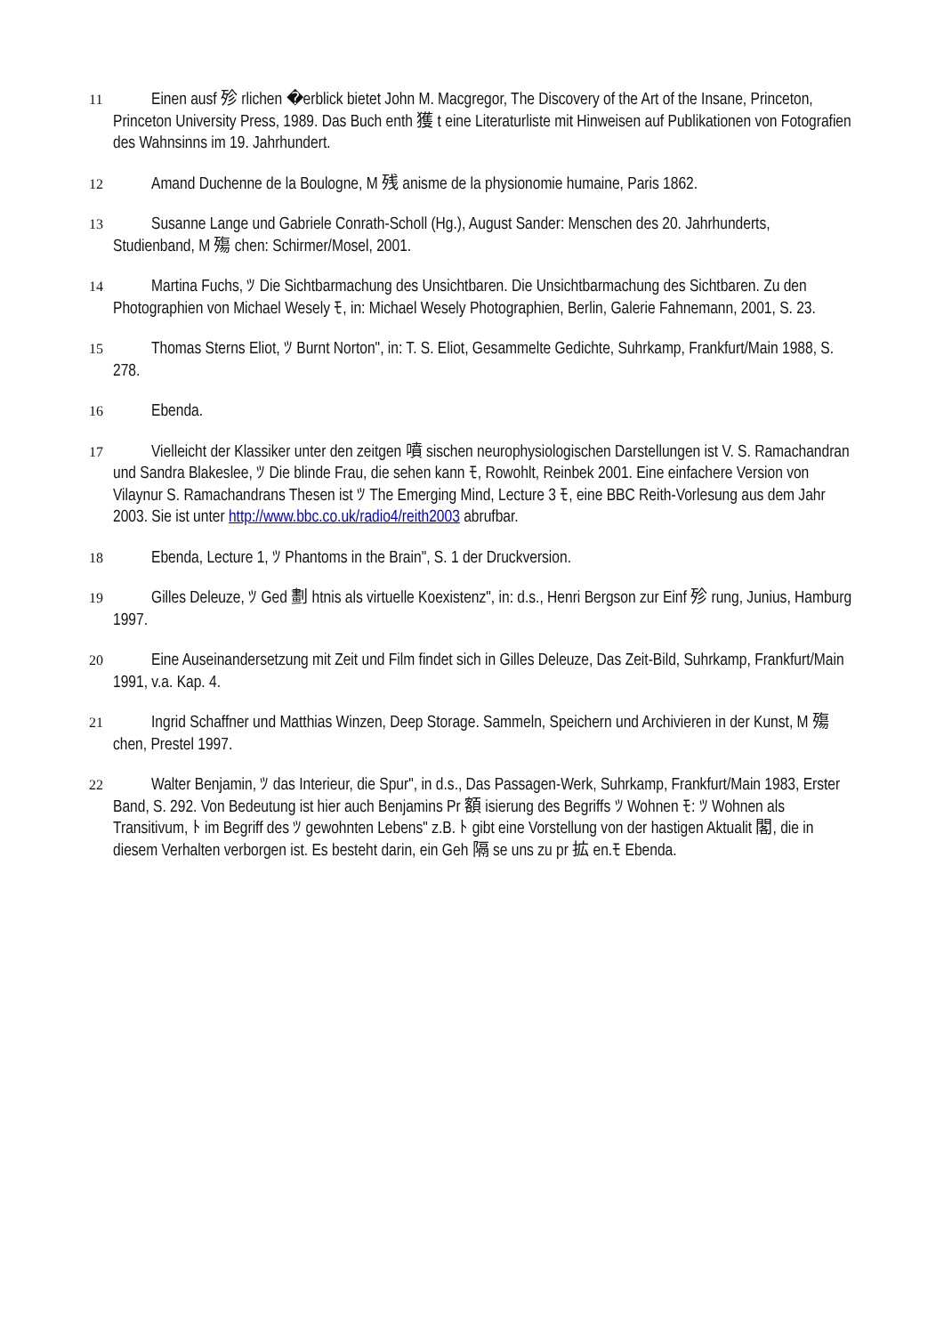11 Einen ausf 殄 rlichen �erblick bietet John M. Macgregor, The Discovery of the Art of the Insane, Princeton, Princeton University Press, 1989. Das Buch enth 獲 t eine Literaturliste mit Hinweisen auf Publikationen von Fotografien des Wahnsinns im 19. Jahrhundert.
12 Amand Duchenne de la Boulogne, M 残 anisme de la physionomie humaine, Paris 1862.
13 Susanne Lange und Gabriele Conrath-Scholl (Hg.), August Sander: Menschen des 20. Jahrhunderts, Studienband, M 殤 chen: Schirmer/Mosel, 2001.
14 Martina Fuchs, ﾂ Die Sichtbarmachung des Unsichtbaren. Die Unsichtbarmachung des Sichtbaren. Zu den Photographien von Michael Wesely ﾓ, in: Michael Wesely Photographien, Berlin, Galerie Fahnemann, 2001, S. 23.
15 Thomas Sterns Eliot, ﾂ Burnt Norton", in: T. S. Eliot, Gesammelte Gedichte, Suhrkamp, Frankfurt/Main 1988, S. 278.
16 Ebenda.
17 Vielleicht der Klassiker unter den zeitgen 噴 sischen neurophysiologischen Darstellungen ist V. S. Ramachandran und Sandra Blakeslee, ﾂ Die blinde Frau, die sehen kann ﾓ, Rowohlt, Reinbek 2001. Eine einfachere Version von Vilaynur S. Ramachandrans Thesen ist ﾂ The Emerging Mind, Lecture 3 ﾓ, eine BBC Reith-Vorlesung aus dem Jahr 2003. Sie ist unter http://www.bbc.co.uk/radio4/reith2003 abrufbar.
18 Ebenda, Lecture 1, ﾂ Phantoms in the Brain", S. 1 der Druckversion.
19 Gilles Deleuze, ﾂ Ged 劃 htnis als virtuelle Koexistenz", in: d.s., Henri Bergson zur Einf 殄 rung, Junius, Hamburg 1997.
20 Eine Auseinandersetzung mit Zeit und Film findet sich in Gilles Deleuze, Das Zeit-Bild, Suhrkamp, Frankfurt/Main 1991, v.a. Kap. 4.
21 Ingrid Schaffner und Matthias Winzen, Deep Storage. Sammeln, Speichern und Archivieren in der Kunst, M 殤 chen, Prestel 1997.
22 Walter Benjamin, ﾂ das Interieur, die Spur", in d.s., Das Passagen-Werk, Suhrkamp, Frankfurt/Main 1983, Erster Band, S. 292. Von Bedeutung ist hier auch Benjamins Pr 額 isierung des Begriffs ﾂ Wohnen ﾓ: ﾂ Wohnen als Transitivum, ﾄ im Begriff des ﾂ gewohnten Lebens" z.B. ﾄ gibt eine Vorstellung von der hastigen Aktualit 閣, die in diesem Verhalten verborgen ist. Es besteht darin, ein Geh 隔 se uns zu pr 拡 en.ﾓ Ebenda.